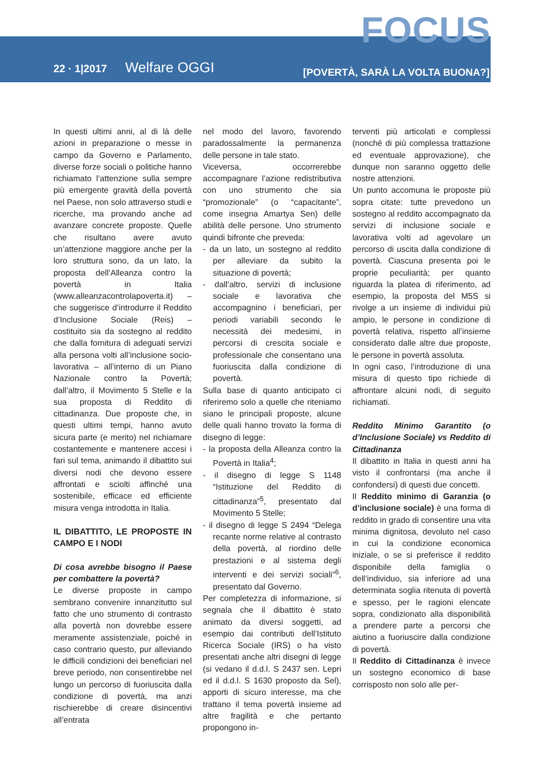FOCUS
22 · 1|2017 Welfare OGGI
[POVERTÀ, SARÀ LA VOLTA BUONA?]
In questi ultimi anni, al di là delle azioni in preparazione o messe in campo da Governo e Parlamento, diverse forze sociali o politiche hanno richiamato l’attenzione sulla sempre più emergente gravità della povertà nel Paese, non solo attraverso studi e ricerche, ma provando anche ad avanzare concrete proposte. Quelle che risultano avere avuto un’attenzione maggiore anche per la loro struttura sono, da un lato, la proposta dell’Alleanza contro la povertà in Italia (www.alleanzacontrolapoverta.it) – che suggerisce d’introdurre il Reddito d’Inclusione Sociale (Reis) – costituito sia da sostegno al reddito che dalla fornitura di adeguati servizi alla persona volti all’inclusione socio-lavorativa – all’interno di un Piano Nazionale contro la Povertà; dall’altro, il Movimento 5 Stelle e la sua proposta di Reddito di cittadinanza. Due proposte che, in questi ultimi tempi, hanno avuto sicura parte (e merito) nel richiamare costantemente e mantenere accesi i fari sul tema, animando il dibattito sui diversi nodi che devono essere affrontati e sciolti affinché una sostenibile, efficace ed efficiente misura venga introdotta in Italia.
IL DIBATTITO, LE PROPOSTE IN CAMPO E I NODI
Di cosa avrebbe bisogno il Paese per combattere la povertà?
Le diverse proposte in campo sembrano convenire innanzitutto sul fatto che uno strumento di contrasto alla povertà non dovrebbe essere meramente assistenziale, poiché in caso contrario questo, pur alleviando le difficili condizioni dei beneficiari nel breve periodo, non consentirebbe nel lungo un percorso di fuoriuscita dalla condizione di povertà, ma anzi rischierebbe di creare disincentivi all’entrata
nel modo del lavoro, favorendo paradossalmente la permanenza delle persone in tale stato.
Viceversa, occorrerebbe accompagnare l’azione redistributiva con uno strumento che sia “promozionale” (o “capacitante”, come insegna Amartya Sen) delle abilità delle persone. Uno strumento quindi bifronte che preveda:
- da un lato, un sostegno al reddito per alleviare da subito la situazione di povertà;
- dall’altro, servizi di inclusione sociale e lavorativa che accompagnino i beneficiari, per periodi variabili secondo le necessità dei medesimi, in percorsi di crescita sociale e professionale che consentano una fuoriuscita dalla condizione di povertà.
Sulla base di quanto anticipato ci riferiremo solo a quelle che riteniamo siano le principali proposte, alcune delle quali hanno trovato la forma di disegno di legge:
- la proposta della Alleanza contro la Povertà in Italia<sup>4</sup>;
- il disegno di legge S 1148 “Istituzione del Reddito di cittadinanza”<sup>5</sup>, presentato dal Movimento 5 Stelle;
- il disegno di legge S 2494 “Delega recante norme relative al contrasto della povertà, al riordino delle prestazioni e al sistema degli interventi e dei servizi sociali”<sup>6</sup>, presentato dal Governo.
Per completezza di informazione, si segnala che il dibattito è stato animato da diversi soggetti, ad esempio dai contributi dell’Istituto Ricerca Sociale (IRS) o ha visto presentati anche altri disegni di legge (si vedano il d.d.l. S 2437 sen. Lepri ed il d.d.l. S 1630 proposto da Sel), apporti di sicuro interesse, ma che trattano il tema povertà insieme ad altre fragilità e che pertanto propongono in-
terventi più articolati e complessi (nonché di più complessa trattazione ed eventuale approvazione), che dunque non saranno oggetto delle nostre attenzioni.
Un punto accomuna le proposte più sopra citate: tutte prevedono un sostegno al reddito accompagnato da servizi di inclusione sociale e lavorativa volti ad agevolare un percorso di uscita dalla condizione di povertà. Ciascuna presenta poi le proprie peculiarità; per quanto riguarda la platea di riferimento, ad esempio, la proposta del M5S si rivolge a un insieme di individui più ampio, le persone in condizione di povertà relativa, rispetto all’insieme considerato dalle altre due proposte, le persone in povertà assoluta.
In ogni caso, l’introduzione di una misura di questo tipo richiede di affrontare alcuni nodi, di seguito richiamati.
Reddito Minimo Garantito (o d’Inclusione Sociale) vs Reddito di Cittadinanza
Il dibattito in Italia in questi anni ha visto il confrontarsi (ma anche il confondersi) di questi due concetti.
Il Reddito minimo di Garanzia (o d’inclusione sociale) è una forma di reddito in grado di consentire una vita minima dignitosa, devoluto nel caso in cui la condizione economica iniziale, o se si preferisce il reddito disponibile della famiglia o dell’individuo, sia inferiore ad una determinata soglia ritenuta di povertà e spesso, per le ragioni elencate sopra, condizionato alla disponibilità a prendere parte a percorsi che aiutino a fuoriuscire dalla condizione di povertà.
Il Reddito di Cittadinanza è invece un sostegno economico di base corrisposto non solo alle per-